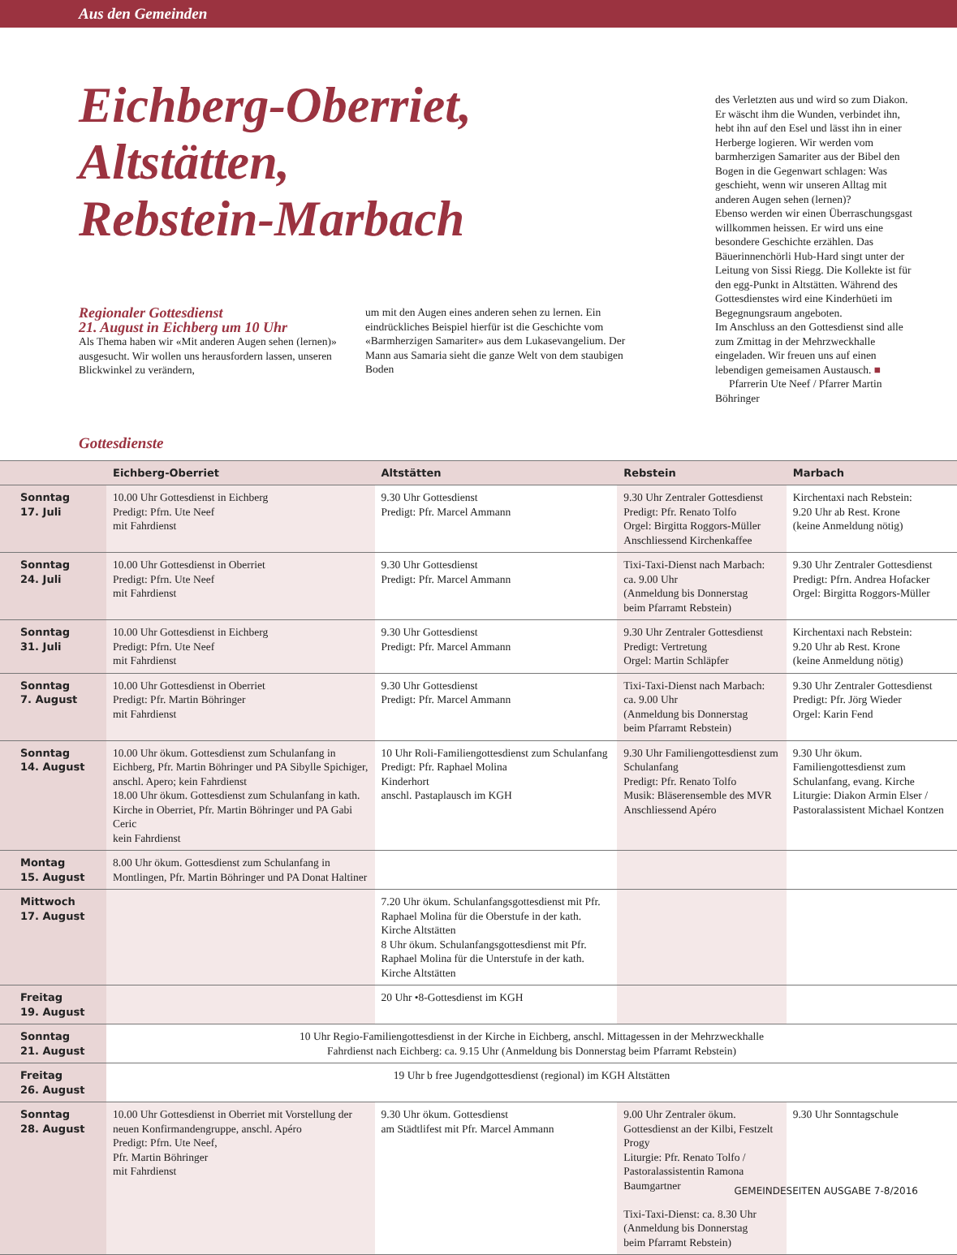Aus den Gemeinden
Eichberg-Oberriet,
Altstätten,
Rebstein-Marbach
Regionaler Gottesdienst
21. August in Eichberg um 10 Uhr
Als Thema haben wir «Mit anderen Augen sehen (lernen)» ausgesucht. Wir wollen uns herausfordern lassen, unseren Blickwinkel zu verändern,
um mit den Augen eines anderen sehen zu lernen. Ein eindrückliches Beispiel hierfür ist die Geschichte vom «Barmherzigen Samariter» aus dem Lukasevangelium. Der Mann aus Samaria sieht die ganze Welt von dem staubigen Boden
des Verletzten aus und wird so zum Diakon. Er wäscht ihm die Wunden, verbindet ihn, hebt ihn auf den Esel und lässt ihn in einer Herberge logieren. Wir werden vom barmherzigen Samariter aus der Bibel den Bogen in die Gegenwart schlagen: Was geschieht, wenn wir unseren Alltag mit anderen Augen sehen (lernen)?
Ebenso werden wir einen Überraschungsgast willkommen heissen. Er wird uns eine besondere Geschichte erzählen. Das Bäuerinnenchörli Hub-Hard singt unter der Leitung von Sissi Riegg. Die Kollekte ist für den egg-Punkt in Altstätten. Während des Gottesdienstes wird eine Kinderhüeti im Begegnungsraum angeboten.
Im Anschluss an den Gottesdienst sind alle zum Zmittag in der Mehrzweckhalle eingeladen. Wir freuen uns auf einen lebendigen gemeisamen Austausch. ■
Pfarrerin Ute Neef / Pfarrer Martin Böhringer
Gottesdienste
| | Eichberg-Oberriet | Altstätten | Rebstein | Marbach |
| --- | --- | --- | --- | --- |
| Sonntag 17. Juli | 10.00 Uhr Gottesdienst in Eichberg Predigt: Pfrn. Ute Neef mit Fahrdienst | 9.30 Uhr Gottesdienst Predigt: Pfr. Marcel Ammann | 9.30 Uhr Zentraler Gottesdienst Predigt: Pfr. Renato Tolfo Orgel: Birgitta Roggors-Müller Anschliessend Kirchenkaffee | Kirchentaxi nach Rebstein: 9.20 Uhr ab Rest. Krone (keine Anmeldung nötig) |
| Sonntag 24. Juli | 10.00 Uhr Gottesdienst in Oberriet Predigt: Pfrn. Ute Neef mit Fahrdienst | 9.30 Uhr Gottesdienst Predigt: Pfr. Marcel Ammann | Tixi-Taxi-Dienst nach Marbach: ca. 9.00 Uhr (Anmeldung bis Donnerstag beim Pfarramt Rebstein) | 9.30 Uhr Zentraler Gottesdienst Predigt: Pfrn. Andrea Hofacker Orgel: Birgitta Roggors-Müller |
| Sonntag 31. Juli | 10.00 Uhr Gottesdienst in Eichberg Predigt: Pfrn. Ute Neef mit Fahrdienst | 9.30 Uhr Gottesdienst Predigt: Pfr. Marcel Ammann | 9.30 Uhr Zentraler Gottesdienst Predigt: Vertretung Orgel: Martin Schläpfer | Kirchentaxi nach Rebstein: 9.20 Uhr ab Rest. Krone (keine Anmeldung nötig) |
| Sonntag 7. August | 10.00 Uhr Gottesdienst in Oberriet Predigt: Pfr. Martin Böhringer mit Fahrdienst | 9.30 Uhr Gottesdienst Predigt: Pfr. Marcel Ammann | Tixi-Taxi-Dienst nach Marbach: ca. 9.00 Uhr (Anmeldung bis Donnerstag beim Pfarramt Rebstein) | 9.30 Uhr Zentraler Gottesdienst Predigt: Pfr. Jörg Wieder Orgel: Karin Fend |
| Sonntag 14. August | 10.00 Uhr ökum. Gottesdienst zum Schulanfang in Eichberg, Pfr. Martin Böhringer und PA Sibylle Spichiger, anschl. Apero; kein Fahrdienst 18.00 Uhr ökum. Gottesdienst zum Schulanfang in kath. Kirche in Oberriet, Pfr. Martin Böhringer und PA Gabi Ceric kein Fahrdienst | 10 Uhr Roli-Familiengottesdienst zum Schulanfang Predigt: Pfr. Raphael Molina Kinderhort anschl. Pastaplausch im KGH | 9.30 Uhr Familiengottesdienst zum Schulanfang Predigt: Pfr. Renato Tolfo Musik: Bläserensemble des MVR Anschliessend Apéro | 9.30 Uhr ökum. Familiengottesdienst zum Schulanfang, evang. Kirche Liturgie: Diakon Armin Elser / Pastoralassistent Michael Kontzen |
| Montag 15. August | 8.00 Uhr ökum. Gottesdienst zum Schulanfang in Montlingen, Pfr. Martin Böhringer und PA Donat Haltiner | | | |
| Mittwoch 17. August | | 7.20 Uhr ökum. Schulanfangsgottesdienst mit Pfr. Raphael Molina für die Oberstufe in der kath. Kirche Altstätten 8 Uhr ökum. Schulanfangsgottesdienst mit Pfr. Raphael Molina für die Unterstufe in der kath. Kirche Altstätten | | |
| Freitag 19. August | | 20 Uhr •8-Gottesdienst im KGH | | |
| Sonntag 21. August | 10 Uhr Regio-Familiengottesdienst in der Kirche in Eichberg, anschl. Mittagessen in der Mehrzweckhalle Fahrdienst nach Eichberg: ca. 9.15 Uhr (Anmeldung bis Donnerstag beim Pfarramt Rebstein) | | | |
| Freitag 26. August | 19 Uhr b free Jugendgottesdienst (regional) im KGH Altstätten | | | |
| Sonntag 28. August | 10.00 Uhr Gottesdienst in Oberriet mit Vorstellung der neuen Konfirmandengruppe, anschl. Apéro Predigt: Pfrn. Ute Neef, Pfr. Martin Böhringer mit Fahrdienst | 9.30 Uhr ökum. Gottesdienst am Städtlifest mit Pfr. Marcel Ammann | 9.00 Uhr Zentraler ökum. Gottesdienst an der Kilbi, Festzelt Progy Liturgie: Pfr. Renato Tolfo / Pastoralassistentin Ramona Baumgartner Tixi-Taxi-Dienst: ca. 8.30 Uhr (Anmeldung bis Donnerstag beim Pfarramt Rebstein) | 9.30 Uhr Sonntagschule |
GEMEINDESEITEN AUSGABE 7-8/2016